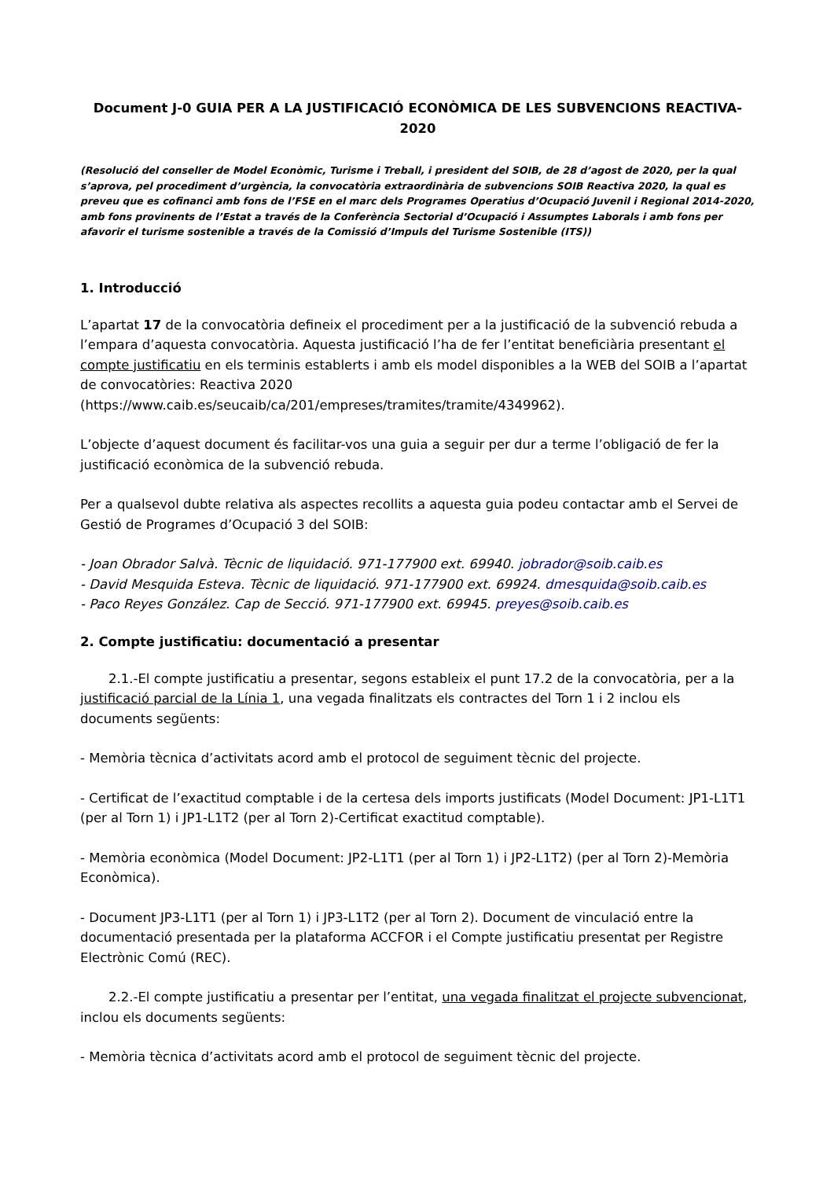Document J-0 GUIA PER A LA JUSTIFICACIÓ ECONÒMICA DE LES SUBVENCIONS REACTIVA-2020
(Resolució del conseller de Model Econòmic, Turisme i Treball, i president del SOIB, de 28 d’agost de 2020, per la qual s’aprova, pel procediment d’urgència, la convocatòria extraordinària de subvencions SOIB Reactiva 2020, la qual es preveu que es cofinanci amb fons de l’FSE en el marc dels Programes Operatius d’Ocupació Juvenil i Regional 2014-2020, amb fons provinents de l’Estat a través de la Conferència Sectorial d’Ocupació i Assumptes Laborals i amb fons per afavorir el turisme sostenible a través de la Comissió d’Impuls del Turisme Sostenible (ITS))
1. Introducció
L’apartat 17 de la convocatòria defineix el procediment per a la justificació de la subvenció rebuda a l’empara d’aquesta convocatòria. Aquesta justificació l’ha de fer l’entitat beneficiària presentant el compte justificatiu en els terminis establerts i amb els model disponibles a la WEB del SOIB a l’apartat de convocatòries: Reactiva 2020 (https://www.caib.es/seucaib/ca/201/empreses/tramites/tramite/4349962).
L’objecte d’aquest document és facilitar-vos una guia a seguir per dur a terme l’obligació de fer la justificació econòmica de la subvenció rebuda.
Per a qualsevol dubte relativa als aspectes recollits a aquesta guia podeu contactar amb el Servei de Gestió de Programes d’Ocupació 3 del SOIB:
- Joan Obrador Salvà. Tècnic de liquidació. 971-177900 ext. 69940. jobrador@soib.caib.es
- David Mesquida Esteva. Tècnic de liquidació. 971-177900 ext. 69924. dmesquida@soib.caib.es
- Paco Reyes González. Cap de Secció. 971-177900 ext. 69945. preyes@soib.caib.es
2. Compte justificatiu: documentació a presentar
2.1.-El compte justificatiu a presentar, segons estableix el punt 17.2 de la convocatòria, per a la justificació parcial de la Línia 1, una vegada finalitzats els contractes del Torn 1 i 2 inclou els documents següents:
- Memòria tècnica d’activitats acord amb el protocol de seguiment tècnic del projecte.
- Certificat de l’exactitud comptable i de la certesa dels imports justificats (Model Document: JP1-L1T1 (per al Torn 1) i JP1-L1T2 (per al Torn 2)-Certificat exactitud comptable).
- Memòria econòmica (Model Document: JP2-L1T1 (per al Torn 1) i JP2-L1T2) (per al Torn 2)-Memòria Econòmica).
- Document JP3-L1T1 (per al Torn 1) i JP3-L1T2 (per al Torn 2). Document de vinculació entre la documentació presentada per la plataforma ACCFOR i el Compte justificatiu presentat per Registre Electrònic Comú (REC).
2.2.-El compte justificatiu a presentar per l’entitat, una vegada finalitzat el projecte subvencionat, inclou els documents següents:
- Memòria tècnica d’activitats acord amb el protocol de seguiment tècnic del projecte.